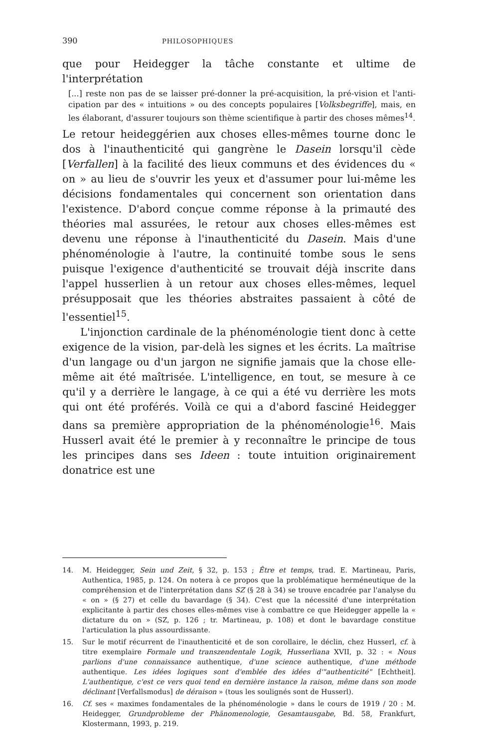390 PHILOSOPHIQUES
que pour Heidegger la tâche constante et ultime de l'interprétation
[...] reste non pas de se laisser pré-donner la pré-acquisition, la pré-vision et l'anti-cipation par des « intuitions » ou des concepts populaires [Volksbegriffe], mais, en les élaborant, d'assurer toujours son thème scientifique à partir des choses mêmes<sup>14</sup>.
Le retour heideggérien aux choses elles-mêmes tourne donc le dos à l'inauthenticité qui gangrène le Dasein lorsqu'il cède [Verfallen] à la facilité des lieux communs et des évidences du « on » au lieu de s'ouvrir les yeux et d'assumer pour lui-même les décisions fondamentales qui concernent son orientation dans l'existence. D'abord conçue comme réponse à la primauté des théories mal assurées, le retour aux choses elles-mêmes est devenu une réponse à l'inauthenticité du Dasein. Mais d'une phénoménologie à l'autre, la continuité tombe sous le sens puisque l'exigence d'authenticité se trouvait déjà inscrite dans l'appel husserlien à un retour aux choses elles-mêmes, lequel présupposait que les théories abstraites passaient à côté de l'essentiel<sup>15</sup>.
L'injonction cardinale de la phénoménologie tient donc à cette exigence de la vision, par-delà les signes et les écrits. La maîtrise d'un langage ou d'un jargon ne signifie jamais que la chose elle-même ait été maîtrisée. L'intelligence, en tout, se mesure à ce qu'il y a derrière le langage, à ce qui a été vu derrière les mots qui ont été proférés. Voilà ce qui a d'abord fasciné Heidegger dans sa première appropriation de la phénoménologie<sup>16</sup>. Mais Husserl avait été le premier à y reconnaître le principe de tous les principes dans ses Ideen : toute intuition originairement donatrice est une
14. M. Heidegger, Sein und Zeit, § 32, p. 153 ; Être et temps, trad. E. Martineau, Paris, Authentica, 1985, p. 124. On notera à ce propos que la problématique herméneutique de la compréhension et de l'interprétation dans SZ (§ 28 à 34) se trouve encadrée par l'analyse du « on » (§ 27) et celle du bavardage (§ 34). C'est que la nécessité d'une interprétation explicitante à partir des choses elles-mêmes vise à combattre ce que Heidegger appelle la « dictature du on » (SZ, p. 126 ; tr. Martineau, p. 108) et dont le bavardage constitue l'articulation la plus assourdissante.
15. Sur le motif récurrent de l'inauthenticité et de son corollaire, le déclin, chez Husserl, cf. à titre exemplaire Formale und transzendentale Logik, Husserliana XVII, p. 32 : « Nous parlions d'une connaissance authentique, d'une science authentique, d'une méthode authentique. Les idées logiques sont d'emblée des idées d'"authenticité" [Echtheit]. L'authentique, c'est ce vers quoi tend en dernière instance la raison, même dans son mode déclinant [Verfallsmodus] de déraison » (tous les soulignés sont de Husserl).
16. Cf. ses « maximes fondamentales de la phénoménologie » dans le cours de 1919 / 20 : M. Heidegger, Grundprobleme der Phänomenologie, Gesamtausgabe, Bd. 58, Frankfurt, Klostermann, 1993, p. 219.